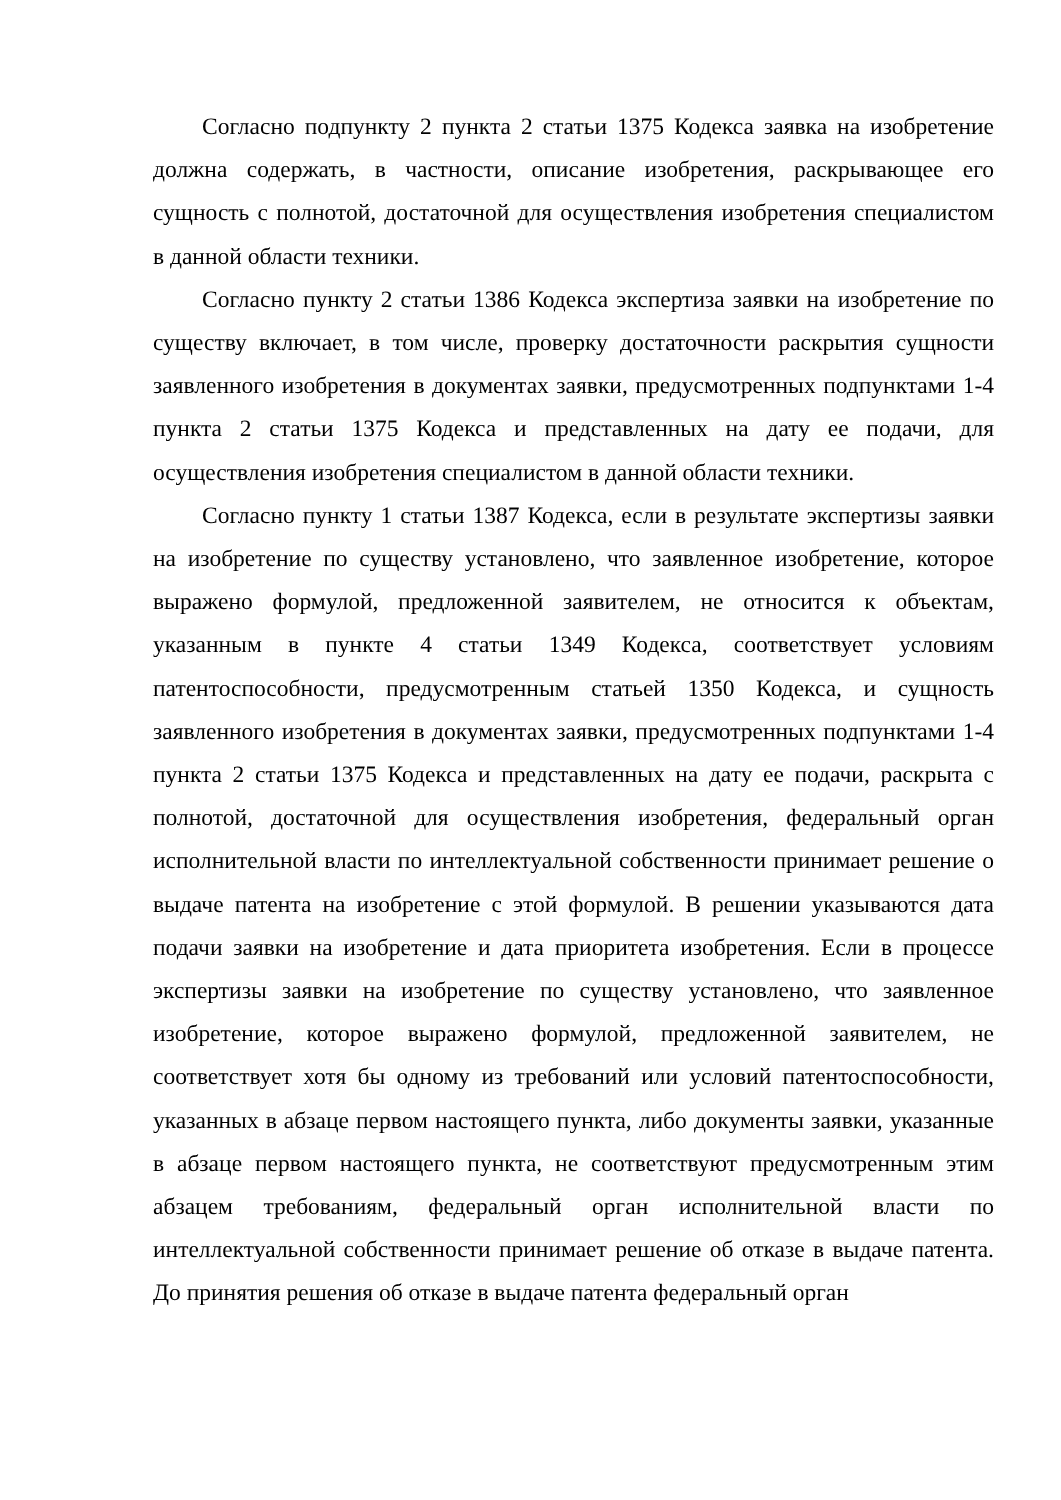Согласно подпункту 2 пункта 2 статьи 1375 Кодекса заявка на изобретение должна содержать, в частности, описание изобретения, раскрывающее его сущность с полнотой, достаточной для осуществления изобретения специалистом в данной области техники.
Согласно пункту 2 статьи 1386 Кодекса экспертиза заявки на изобретение по существу включает, в том числе, проверку достаточности раскрытия сущности заявленного изобретения в документах заявки, предусмотренных подпунктами 1-4 пункта 2 статьи 1375 Кодекса и представленных на дату ее подачи, для осуществления изобретения специалистом в данной области техники.
Согласно пункту 1 статьи 1387 Кодекса, если в результате экспертизы заявки на изобретение по существу установлено, что заявленное изобретение, которое выражено формулой, предложенной заявителем, не относится к объектам, указанным в пункте 4 статьи 1349 Кодекса, соответствует условиям патентоспособности, предусмотренным статьей 1350 Кодекса, и сущность заявленного изобретения в документах заявки, предусмотренных подпунктами 1-4 пункта 2 статьи 1375 Кодекса и представленных на дату ее подачи, раскрыта с полнотой, достаточной для осуществления изобретения, федеральный орган исполнительной власти по интеллектуальной собственности принимает решение о выдаче патента на изобретение с этой формулой. В решении указываются дата подачи заявки на изобретение и дата приоритета изобретения. Если в процессе экспертизы заявки на изобретение по существу установлено, что заявленное изобретение, которое выражено формулой, предложенной заявителем, не соответствует хотя бы одному из требований или условий патентоспособности, указанных в абзаце первом настоящего пункта, либо документы заявки, указанные в абзаце первом настоящего пункта, не соответствуют предусмотренным этим абзацем требованиям, федеральный орган исполнительной власти по интеллектуальной собственности принимает решение об отказе в выдаче патента. До принятия решения об отказе в выдаче патента федеральный орган